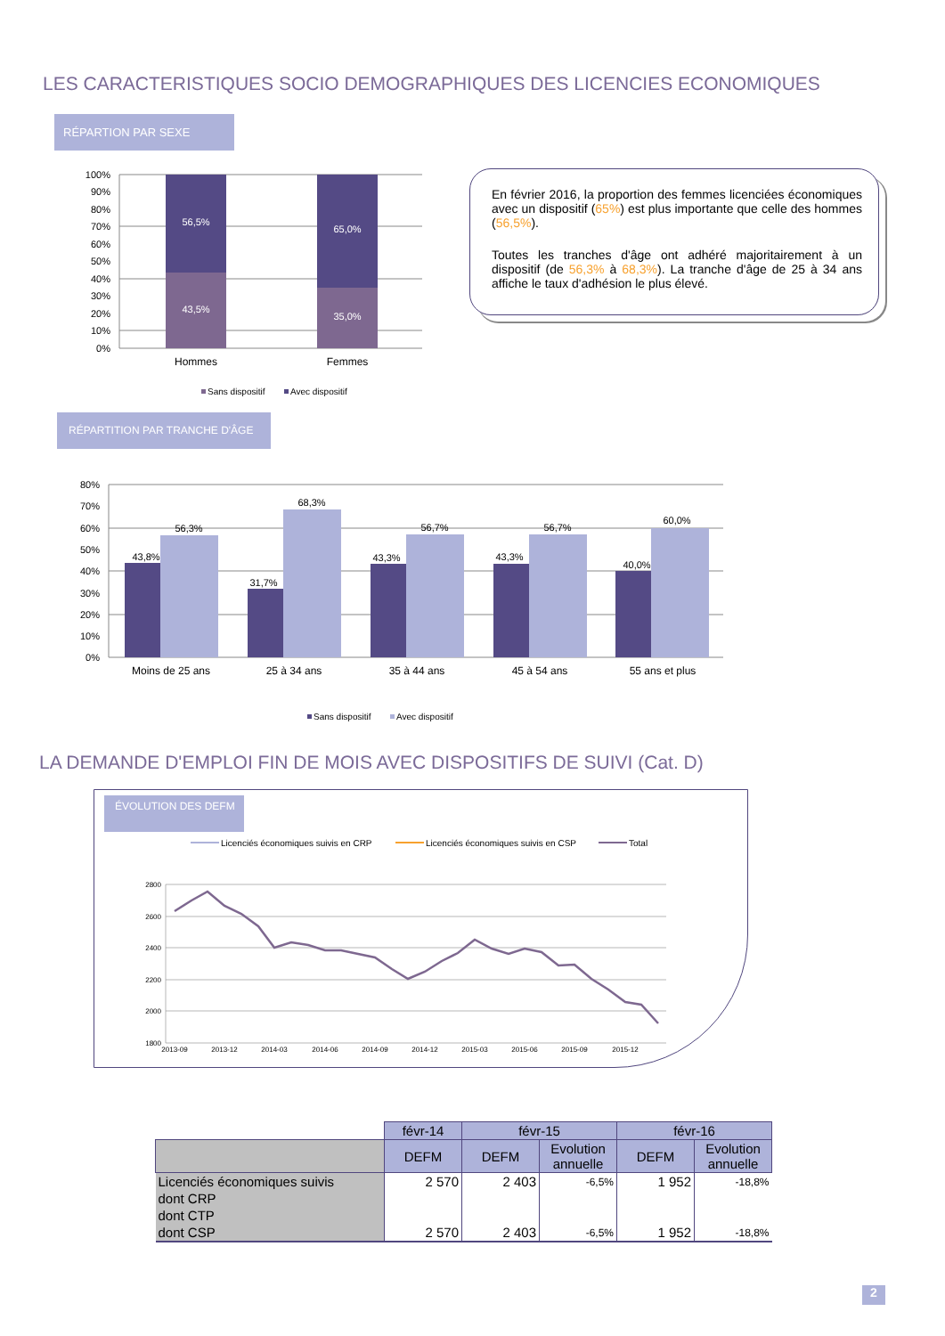LES CARACTERISTIQUES SOCIO DEMOGRAPHIQUES DES LICENCIES ECONOMIQUES
RÉPARTION PAR SEXE
100%
90%
80%
70%
60%
50%
40%
30%
20%
10%
0%
56,5%
43,5%
65,0%
35,0%
Hommes
Femmes
Sans dispositif
Avec dispositif
En février 2016, la proportion des femmes licenciées économiques avec un dispositif (65%) est plus importante que celle des hommes (56,5%).
Toutes les tranches d'âge ont adhéré majoritairement à un dispositif (de 56,3% à 68,3%). La tranche d'âge de 25 à 34 ans affiche le taux d'adhésion le plus élevé.
RÉPARTITION PAR TRANCHE D'ÂGE
80%
70%
60%
50%
40%
30%
20%
10%
0%
43,8%
56,3%
31,7%
68,3%
43,3%
56,7%
43,3%
56,7%
40,0%
60,0%
Moins de 25 ans
25 à 34 ans
35 à 44 ans
45 à 54 ans
55 ans et plus
Sans dispositif
Avec dispositif
LA DEMANDE D'EMPLOI FIN DE MOIS AVEC DISPOSITIFS DE SUIVI (Cat. D)
ÉVOLUTION DES DEFM
Licenciés économiques suivis en CRP
Licenciés économiques suivis en CSP
Total
2800
2600
2400
2200
2000
1800
2013-09
2013-12
2014-03
2014-06
2014-09
2014-12
2015-03
2015-06
2015-09
2015-12
| | févr-14 | févr-15 | | févr-16 | |
| | DEFM | DEFM | Evolution annuelle | DEFM | Evolution annuelle |
| Licenciés économiques suivis | 2 570 | 2 403 | -6,5% | 1 952 | -18,8% |
| dont CRP | | | | | |
| dont CTP | | | | | |
| dont CSP | 2 570 | 2 403 | -6,5% | 1 952 | -18,8% |
2